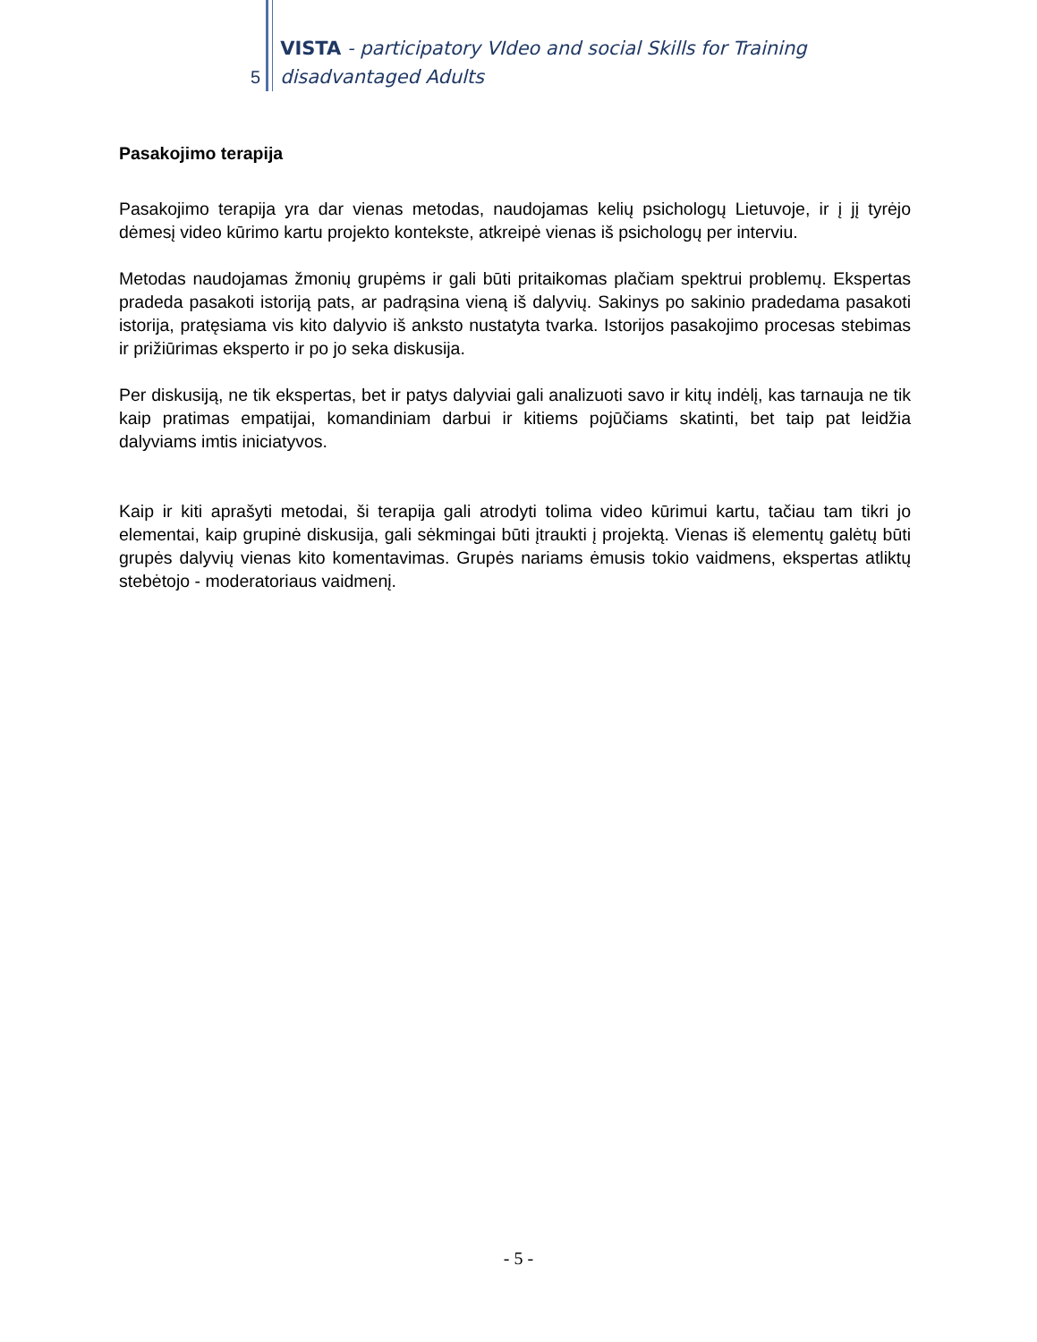5
VISTA - participatory VIdeo and social Skills for Training
disadvantaged Adults
Pasakojimo terapija
Pasakojimo terapija yra dar vienas metodas, naudojamas kelių psichologų Lietuvoje, ir į jį tyrėjo dėmesį video kūrimo kartu projekto kontekste, atkreipė vienas iš psichologų per interviu.
Metodas naudojamas žmonių grupėms ir gali būti pritaikomas plačiam spektrui problemų. Ekspertas pradeda pasakoti istoriją pats, ar padrąsina vieną iš dalyvių. Sakinys po sakinio pradedama pasakoti istorija, pratęsiama vis kito dalyvio iš anksto nustatyta tvarka. Istorijos pasakojimo procesas stebimas ir prižiūrimas eksperto ir po jo seka diskusija.
Per diskusiją, ne tik ekspertas, bet ir patys dalyviai gali analizuoti savo ir kitų indėlį, kas tarnauja ne tik kaip pratimas empatijai, komandiniam darbui ir kitiems pojūčiams skatinti, bet taip pat leidžia dalyviams imtis iniciatyvos.
Kaip ir kiti aprašyti metodai, ši terapija gali atrodyti tolima video kūrimui kartu, tačiau tam tikri jo elementai, kaip grupinė diskusija, gali sėkmingai būti įtraukti į projektą. Vienas iš elementų galėtų būti grupės dalyvių vienas kito komentavimas. Grupės nariams ėmusis tokio vaidmens, ekspertas atliktų stebėtojo - moderatoriaus vaidmenį.
- 5 -